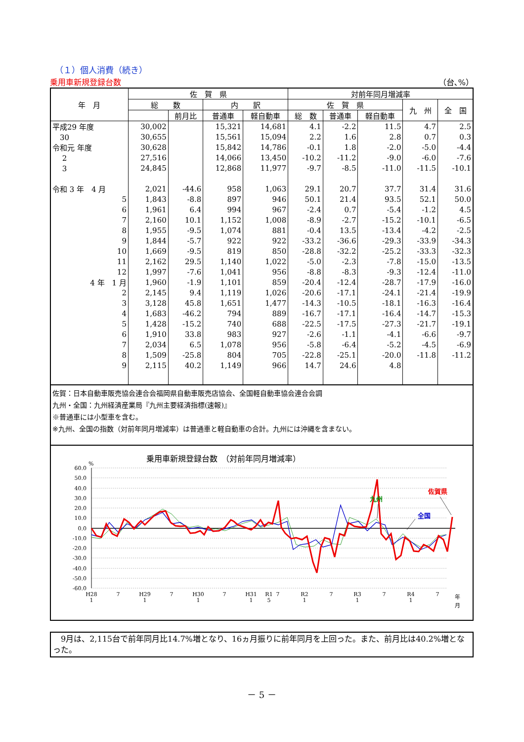（１）個人消費（続き）
乗用車新規登録台数 （台､%）
| 年 月 | 佐 賀 県 | | | | 対前年同月増減率 | | | | |
| --- | --- | --- | --- | --- | --- | --- | --- | --- | --- |
| | 総 数 | | 内 訳 | | 佐 賀 県 | | | 九 州 | 全 国 |
| | | 前月比 | 普通車 | 軽自動車 | 総 数 | 普通車 | 軽自動車 | | |
| 平成29 年度 | 30,002 | | 15,321 | 14,681 | 4.1 | -2.2 | 11.5 | 4.7 | 2.5 |
| 30 | 30,655 | | 15,561 | 15,094 | 2.2 | 1.6 | 2.8 | 0.7 | 0.3 |
| 令和元 年度 | 30,628 | | 15,842 | 14,786 | -0.1 | 1.8 | -2.0 | -5.0 | -4.4 |
| 2 | 27,516 | | 14,066 | 13,450 | -10.2 | -11.2 | -9.0 | -6.0 | -7.6 |
| 3 | 24,845 | | 12,868 | 11,977 | -9.7 | -8.5 | -11.0 | -11.5 | -10.1 |
| 令和 3 年 4 月 | 2,021 | -44.6 | 958 | 1,063 | 29.1 | 20.7 | 37.7 | 31.4 | 31.6 |
| 5 | 1,843 | -8.8 | 897 | 946 | 50.1 | 21.4 | 93.5 | 52.1 | 50.0 |
| 6 | 1,961 | 6.4 | 994 | 967 | -2.4 | 0.7 | -5.4 | -1.2 | 4.5 |
| 7 | 2,160 | 10.1 | 1,152 | 1,008 | -8.9 | -2.7 | -15.2 | -10.1 | -6.5 |
| 8 | 1,955 | -9.5 | 1,074 | 881 | -0.4 | 13.5 | -13.4 | -4.2 | -2.5 |
| 9 | 1,844 | -5.7 | 922 | 922 | -33.2 | -36.6 | -29.3 | -33.9 | -34.3 |
| 10 | 1,669 | -9.5 | 819 | 850 | -28.8 | -32.2 | -25.2 | -33.3 | -32.3 |
| 11 | 2,162 | 29.5 | 1,140 | 1,022 | -5.0 | -2.3 | -7.8 | -15.0 | -13.5 |
| 12 | 1,997 | -7.6 | 1,041 | 956 | -8.8 | -8.3 | -9.3 | -12.4 | -11.0 |
| 4 年 1 月 | 1,960 | -1.9 | 1,101 | 859 | -20.4 | -12.4 | -28.7 | -17.9 | -16.0 |
| 2 | 2,145 | 9.4 | 1,119 | 1,026 | -20.6 | -17.1 | -24.1 | -21.4 | -19.9 |
| 3 | 3,128 | 45.8 | 1,651 | 1,477 | -14.3 | -10.5 | -18.1 | -16.3 | -16.4 |
| 4 | 1,683 | -46.2 | 794 | 889 | -16.7 | -17.1 | -16.4 | -14.7 | -15.3 |
| 5 | 1,428 | -15.2 | 740 | 688 | -22.5 | -17.5 | -27.3 | -21.7 | -19.1 |
| 6 | 1,910 | 33.8 | 983 | 927 | -2.6 | -1.1 | -4.1 | -6.6 | -9.7 |
| 7 | 2,034 | 6.5 | 1,078 | 956 | -5.8 | -6.4 | -5.2 | -4.5 | -6.9 |
| 8 | 1,509 | -25.8 | 804 | 705 | -22.8 | -25.1 | -20.0 | -11.8 | -11.2 |
| 9 | 2,115 | 40.2 | 1,149 | 966 | 14.7 | 24.6 | 4.8 | | |
佐賀：日本自動車販売協会連合会福岡県自動車販売店協会、全国軽自動車協会連合会調
九州・全国：九州経済産業局『九州主要経済指標(速報)』
※普通車には小型車を含む。
※九州、全国の指数（対前年同月増減率）は普通車と軽自動車の合計。九州には沖縄を含まない。
乗用車新規登録台数　（対前年同月増減率）
%
60.0
50.0
40.0
30.0
20.0
10.0
0.0
-10.0
-20.0
-30.0
-40.0
-50.0
-60.0
H28
1
7
H29
1
7
H30
1
7
H31
1
R1
5
7
R2
1
7
R3
1
7
R4
1
7
年
月
九州
佐賀県
全国
　9月は、2,115台で前年同月比14.7%増となり、16ヵ月振りに前年同月を上回った。また、前月比は40.2%増となった。
－ 5 －